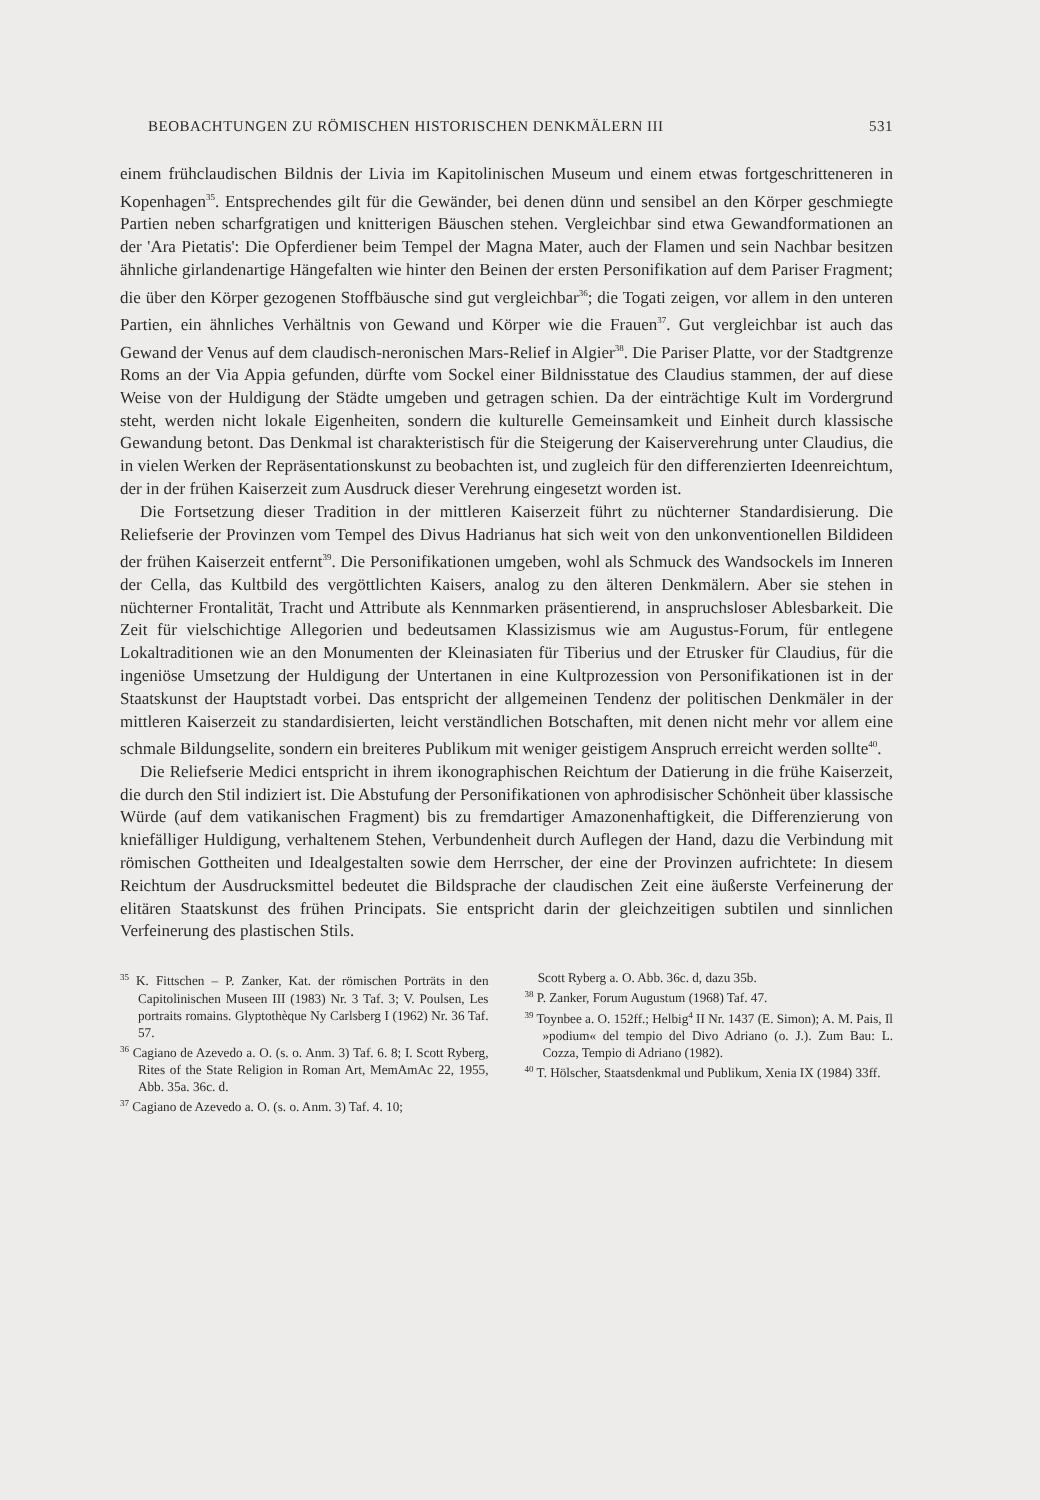BEOBACHTUNGEN ZU RÖMISCHEN HISTORISCHEN DENKMÄLERN III 531
einem frühclaudischen Bildnis der Livia im Kapitolinischen Museum und einem etwas fortgeschritteneren in Kopenhagen<sup>35</sup>. Entsprechendes gilt für die Gewänder, bei denen dünn und sensibel an den Körper geschmiegte Partien neben scharfgratigen und knitterigen Bäuschen stehen. Vergleichbar sind etwa Gewandformationen an der 'Ara Pietatis': Die Opferdiener beim Tempel der Magna Mater, auch der Flamen und sein Nachbar besitzen ähnliche girlandenartige Hängefalten wie hinter den Beinen der ersten Personifikation auf dem Pariser Fragment; die über den Körper gezogenen Stoffbäusche sind gut vergleichbar<sup>36</sup>; die Togati zeigen, vor allem in den unteren Partien, ein ähnliches Verhältnis von Gewand und Körper wie die Frauen<sup>37</sup>. Gut vergleichbar ist auch das Gewand der Venus auf dem claudisch-neronischen Mars-Relief in Algier<sup>38</sup>. Die Pariser Platte, vor der Stadtgrenze Roms an der Via Appia gefunden, dürfte vom Sockel einer Bildnisstatue des Claudius stammen, der auf diese Weise von der Huldigung der Städte umgeben und getragen schien. Da der einträchtige Kult im Vordergrund steht, werden nicht lokale Eigenheiten, sondern die kulturelle Gemeinsamkeit und Einheit durch klassische Gewandung betont. Das Denkmal ist charakteristisch für die Steigerung der Kaiserverehrung unter Claudius, die in vielen Werken der Repräsentationskunst zu beobachten ist, und zugleich für den differenzierten Ideenreichtum, der in der frühen Kaiserzeit zum Ausdruck dieser Verehrung eingesetzt worden ist.
Die Fortsetzung dieser Tradition in der mittleren Kaiserzeit führt zu nüchterner Standardisierung. Die Reliefserie der Provinzen vom Tempel des Divus Hadrianus hat sich weit von den unkonventionellen Bildideen der frühen Kaiserzeit entfernt<sup>39</sup>. Die Personifikationen umgeben, wohl als Schmuck des Wandsockels im Inneren der Cella, das Kultbild des vergöttlichten Kaisers, analog zu den älteren Denkmälern. Aber sie stehen in nüchterner Frontalität, Tracht und Attribute als Kennmarken präsentierend, in anspruchsloser Ablesbarkeit. Die Zeit für vielschichtige Allegorien und bedeutsamen Klassizismus wie am Augustus-Forum, für entlegene Lokaltraditionen wie an den Monumenten der Kleinasiaten für Tiberius und der Etrusker für Claudius, für die ingeniöse Umsetzung der Huldigung der Untertanen in eine Kultprozession von Personifikationen ist in der Staatskunst der Hauptstadt vorbei. Das entspricht der allgemeinen Tendenz der politischen Denkmäler in der mittleren Kaiserzeit zu standardisierten, leicht verständlichen Botschaften, mit denen nicht mehr vor allem eine schmale Bildungselite, sondern ein breiteres Publikum mit weniger geistigem Anspruch erreicht werden sollte<sup>40</sup>.
Die Reliefserie Medici entspricht in ihrem ikonographischen Reichtum der Datierung in die frühe Kaiserzeit, die durch den Stil indiziert ist. Die Abstufung der Personifikationen von aphrodisischer Schönheit über klassische Würde (auf dem vatikanischen Fragment) bis zu fremdartiger Amazonenhaftigkeit, die Differenzierung von kniefälliger Huldigung, verhaltenem Stehen, Verbundenheit durch Auflegen der Hand, dazu die Verbindung mit römischen Gottheiten und Idealgestalten sowie dem Herrscher, der eine der Provinzen aufrichtete: In diesem Reichtum der Ausdrucksmittel bedeutet die Bildsprache der claudischen Zeit eine äußerste Verfeinerung der elitären Staatskunst des frühen Principats. Sie entspricht darin der gleichzeitigen subtilen und sinnlichen Verfeinerung des plastischen Stils.
<sup>35</sup> K. Fittschen – P. Zanker, Kat. der römischen Porträts in den Capitolinischen Museen III (1983) Nr. 3 Taf. 3; V. Poulsen, Les portraits romains. Glyptothèque Ny Carlsberg I (1962) Nr. 36 Taf. 57.
<sup>36</sup> Cagiano de Azevedo a. O. (s. o. Anm. 3) Taf. 6. 8; I. Scott Ryberg, Rites of the State Religion in Roman Art, MemAmAc 22, 1955, Abb. 35a. 36c. d.
<sup>37</sup> Cagiano de Azevedo a. O. (s. o. Anm. 3) Taf. 4. 10;
Scott Ryberg a. O. Abb. 36c. d, dazu 35b.
<sup>38</sup> P. Zanker, Forum Augustum (1968) Taf. 47.
<sup>39</sup> Toynbee a. O. 152ff.; Helbig<sup>4</sup> II Nr. 1437 (E. Simon); A. M. Pais, Il »podium« del tempio del Divo Adriano (o. J.). Zum Bau: L. Cozza, Tempio di Adriano (1982).
<sup>40</sup> T. Hölscher, Staatsdenkmal und Publikum, Xenia IX (1984) 33ff.